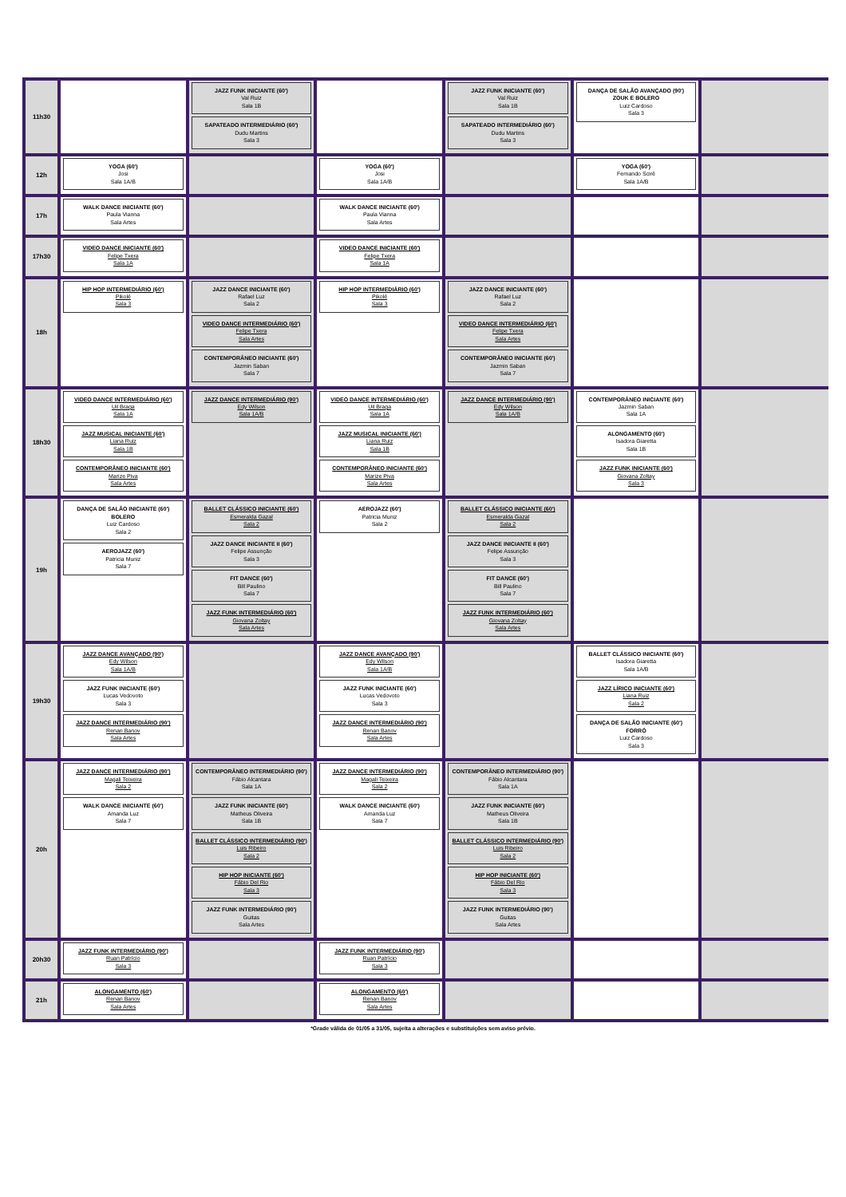| 11h30 | | JAZZ FUNK INICIANTE (60') Val Ruiz Sala 1B SAPATEADO INTERMEDIÁRIO (60') Dudu Martins Sala 3 | | JAZZ FUNK INICIANTE (60') Val Ruiz Sala 1B SAPATEADO INTERMEDIÁRIO (60') Dudu Martins Sala 3 | DANÇA DE SALÃO AVANÇADO (90') ZOUK E BOLERO Luiz Cardoso Sala 3 | |
| 12h | YOGA (60') Josi Sala 1A/B | | YOGA (60') Josi Sala 1A/B | | YOGA (60') Fernando Sciré Sala 1A/B | |
| 17h | WALK DANCE INICIANTE (60') Paula Vianna Sala Artes | | WALK DANCE INICIANTE (60') Paula Vianna Sala Artes | | | |
| 17h30 | VIDEO DANCE INICIANTE (60') Felipe Txera Sala 1A | | VIDEO DANCE INICIANTE (60') Felipe Txera Sala 1A | | | |
| 18h | HIP HOP INTERMEDIÁRIO (60') Pikolé Sala 3 | JAZZ DANCE INICIANTE (60') Rafael Luz Sala 2 VIDEO DANCE INTERMEDIÁRIO (60') Felipe Txera Sala Artes CONTEMPORÂNEO INICIANTE (60') Jazmin Saban Sala 7 | HIP HOP INTERMEDIÁRIO (60') Pikolé Sala 3 | JAZZ DANCE INICIANTE (60') Rafael Luz Sala 2 VIDEO DANCE INTERMEDIÁRIO (60') Felipe Txera Sala Artes CONTEMPORÂNEO INICIANTE (60') Jazmin Saban Sala 7 | | |
| 18h30 | VIDEO DANCE INTERMEDIÁRIO (60') Uil Braga Sala 1A JAZZ MUSICAL INICIANTE (60') Liana Ruiz Sala 1B CONTEMPORÂNEO INICIANTE (60') Marize Piva Sala Artes | JAZZ DANCE INTERMEDIÁRIO (90') Edy Wilson Sala 1A/B | VIDEO DANCE INTERMEDIÁRIO (60') Uil Braga Sala 1A JAZZ MUSICAL INICIANTE (60') Liana Ruiz Sala 1B CONTEMPORÂNEO INICIANTE (60') Marize Piva Sala Artes | JAZZ DANCE INTERMEDIÁRIO (90') Edy Wilson Sala 1A/B | CONTEMPORÂNEO INICIANTE (60') Jazmin Saban Sala 1A ALONGAMENTO (60') Isadora Giaretta Sala 1B JAZZ FUNK INICIANTE (60') Giovana Zoltay Sala 3 | |
| 19h | DANÇA DE SALÃO INICIANTE (60') BOLERO Luiz Cardoso Sala 2 AEROJAZZ (60') Patricia Muniz Sala 7 | BALLET CLÁSSICO INICIANTE (60') Esmeralda Gazal Sala 2 JAZZ DANCE INICIANTE II (60') Felipe Assunção Sala 3 FIT DANCE (60') Bill Paulino Sala 7 JAZZ FUNK INTERMEDIÁRIO (60') Giovana Zoltay Sala Artes | AEROJAZZ (60') Patricia Muniz Sala 2 | BALLET CLÁSSICO INICIANTE (60') Esmeralda Gazal Sala 2 JAZZ DANCE INICIANTE II (60') Felipe Assunção Sala 3 FIT DANCE (60') Bill Paulino Sala 7 JAZZ FUNK INTERMEDIÁRIO (60') Giovana Zoltay Sala Artes | | |
| 19h30 | JAZZ DANCE AVANÇADO (90') Edy Wilson Sala 1A/B JAZZ FUNK INICIANTE (60') Lucas Vedovoto Sala 3 JAZZ DANCE INTERMEDIÁRIO (90') Renan Banov Sala Artes | | JAZZ DANCE AVANÇADO (90') Edy Wilson Sala 1A/B JAZZ FUNK INICIANTE (60') Lucas Vedovoto Sala 3 JAZZ DANCE INTERMEDIÁRIO (90') Renan Banov Sala Artes | | BALLET CLÁSSICO INICIANTE (60') Isadora Giaretta Sala 1A/B JAZZ LÍRICO INICIANTE (60') Liana Ruiz Sala 2 DANÇA DE SALÃO INICIANTE (60') FORRÓ Luiz Cardoso Sala 3 | |
| 20h | JAZZ DANCE INTERMEDIÁRIO (90') Magali Teixeira Sala 2 WALK DANCE INICIANTE (60') Amanda Luz Sala 7 | CONTEMPORÂNEO INTERMEDIÁRIO (90') Fábio Alcantara Sala 1A JAZZ FUNK INICIANTE (60') Matheus Oliveira Sala 1B BALLET CLÁSSICO INTERMEDIÁRIO (90') Luis Ribeiro Sala 2 HIP HOP INICIANTE (60') Fábio Del Rio Sala 3 JAZZ FUNK INTERMEDIÁRIO (90') Guitas Sala Artes | JAZZ DANCE INTERMEDIÁRIO (90') Magali Teixeira Sala 2 WALK DANCE INICIANTE (60') Amanda Luz Sala 7 | CONTEMPORÂNEO INTERMEDIÁRIO (90') Fábio Alcantara Sala 1A JAZZ FUNK INICIANTE (60') Matheus Oliveira Sala 1B BALLET CLÁSSICO INTERMEDIÁRIO (90') Luis Ribeiro Sala 2 HIP HOP INICIANTE (60') Fábio Del Rio Sala 3 JAZZ FUNK INTERMEDIÁRIO (90') Guitas Sala Artes | | |
| 20h30 | JAZZ FUNK INTERMEDIÁRIO (90') Ruan Patrício Sala 3 | | JAZZ FUNK INTERMEDIÁRIO (90') Ruan Patrício Sala 3 | | | |
| 21h | ALONGAMENTO (60') Renan Banov Sala Artes | | ALONGAMENTO (60') Renan Banov Sala Artes | | | |
*Grade válida de 01/05 a 31/05, sujeita a alterações e substituições sem aviso prévio.